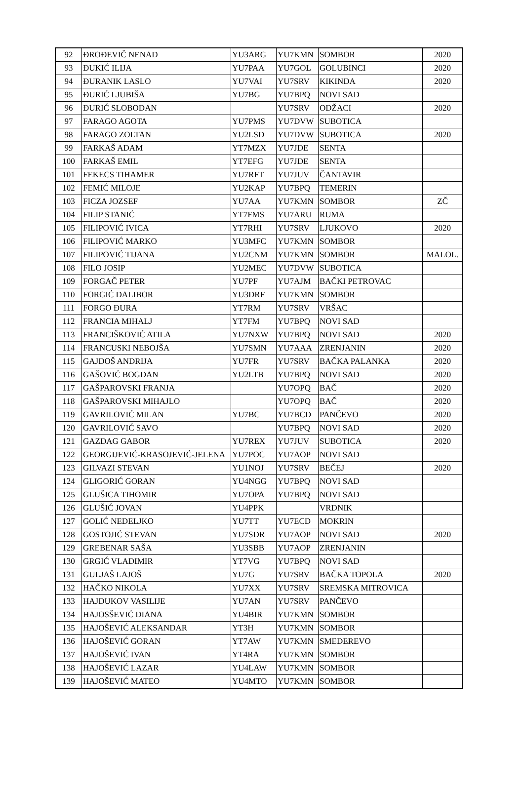| 92 | ĐROĐEVIČ NENAD | YU3ARG | YU7KMN | SOMBOR | 2020 |
| 93 | ĐUKIĆ ILIJA | YU7PAA | YU7GOL | GOLUBINCI | 2020 |
| 94 | ĐURANIK LASLO | YU7VAI | YU7SRV | KIKINDA | 2020 |
| 95 | ĐURIĆ LJUBIŠA | YU7BG | YU7BPQ | NOVI SAD | |
| 96 | ĐURIĆ SLOBODAN | | YU7SRV | ODŽACI | 2020 |
| 97 | FARAGO AGOTA | YU7PMS | YU7DVW | SUBOTICA | |
| 98 | FARAGO ZOLTAN | YU2LSD | YU7DVW | SUBOTICA | 2020 |
| 99 | FARKAŠ ADAM | YT7MZX | YU7JDE | SENTA | |
| 100 | FARKAŠ EMIL | YT7EFG | YU7JDE | SENTA | |
| 101 | FEKECS TIHAMER | YU7RFT | YU7JUV | ČANTAVIR | |
| 102 | FEMIĆ MILOJE | YU2KAP | YU7BPQ | TEMERIN | |
| 103 | FICZA JOZSEF | YU7AA | YU7KMN | SOMBOR | ZČ |
| 104 | FILIP STANIĆ | YT7FMS | YU7ARU | RUMA | |
| 105 | FILIPOVIĆ IVICA | YT7RHI | YU7SRV | LJUKOVO | 2020 |
| 106 | FILIPOVIĆ MARKO | YU3MFC | YU7KMN | SOMBOR | |
| 107 | FILIPOVIĆ TIJANA | YU2CNM | YU7KMN | SOMBOR | MALOL. |
| 108 | FILO JOSIP | YU2MEC | YU7DVW | SUBOTICA | |
| 109 | FORGAČ PETER | YU7PF | YU7AJM | BAČKI PETROVAC | |
| 110 | FORGIĆ DALIBOR | YU3DRF | YU7KMN | SOMBOR | |
| 111 | FORGO ĐURA | YT7RM | YU7SRV | VRŠAC | |
| 112 | FRANCIA MIHALJ | YT7FM | YU7BPQ | NOVI SAD | |
| 113 | FRANCIŠKOVIĆ ATILA | YU7NXW | YU7BPQ | NOVI SAD | 2020 |
| 114 | FRANCUSKI NEBOJŠA | YU7SMN | YU7AAA | ZRENJANIN | 2020 |
| 115 | GAJDOŠ ANDRIJA | YU7FR | YU7SRV | BAČKA PALANKA | 2020 |
| 116 | GAŠOVIĆ BOGDAN | YU2LTB | YU7BPQ | NOVI SAD | 2020 |
| 117 | GAŠPAROVSKI FRANJA | | YU7OPQ | BAČ | 2020 |
| 118 | GAŠPAROVSKI MIHAJLO | | YU7OPQ | BAČ | 2020 |
| 119 | GAVRILOVIĆ MILAN | YU7BC | YU7BCD | PANČEVO | 2020 |
| 120 | GAVRILOVIĆ SAVO | | YU7BPQ | NOVI SAD | 2020 |
| 121 | GAZDAG GABOR | YU7REX | YU7JUV | SUBOTICA | 2020 |
| 122 | GEORGIJEVIĆ-KRASOJEVIĆ-JELENA | YU7POC | YU7AOP | NOVI SAD | |
| 123 | GILVAZI STEVAN | YU1NOJ | YU7SRV | BEČEJ | 2020 |
| 124 | GLIGORIĆ GORAN | YU4NGG | YU7BPQ | NOVI SAD | |
| 125 | GLUŠICA TIHOMIR | YU7OPA | YU7BPQ | NOVI SAD | |
| 126 | GLUŠIĆ JOVAN | YU4PPK | | VRDNIK | |
| 127 | GOLIĆ NEDELJKO | YU7TT | YU7ECD | MOKRIN | |
| 128 | GOSTOJIĆ STEVAN | YU7SDR | YU7AOP | NOVI SAD | 2020 |
| 129 | GREBENAR SAŠA | YU3SBB | YU7AOP | ZRENJANIN | |
| 130 | GRGIĆ VLADIMIR | YT7VG | YU7BPQ | NOVI SAD | |
| 131 | GULJAŠ LAJOŠ | YU7G | YU7SRV | BAČKA TOPOLA | 2020 |
| 132 | HAČKO NIKOLA | YU7XX | YU7SRV | SREMSKA MITROVICA | |
| 133 | HAJDUKOV VASILIJE | YU7AN | YU7SRV | PANČEVO | |
| 134 | HAJOSŠEVIĆ DIANA | YU4BIR | YU7KMN | SOMBOR | |
| 135 | HAJOŠEVIĆ ALEKSANDAR | YT3H | YU7KMN | SOMBOR | |
| 136 | HAJOŠEVIĆ GORAN | YT7AW | YU7KMN | SMEDEREVO | |
| 137 | HAJOŠEVIĆ IVAN | YT4RA | YU7KMN | SOMBOR | |
| 138 | HAJOŠEVIĆ LAZAR | YU4LAW | YU7KMN | SOMBOR | |
| 139 | HAJOŠEVIĆ MATEO | YU4MTO | YU7KMN | SOMBOR | |